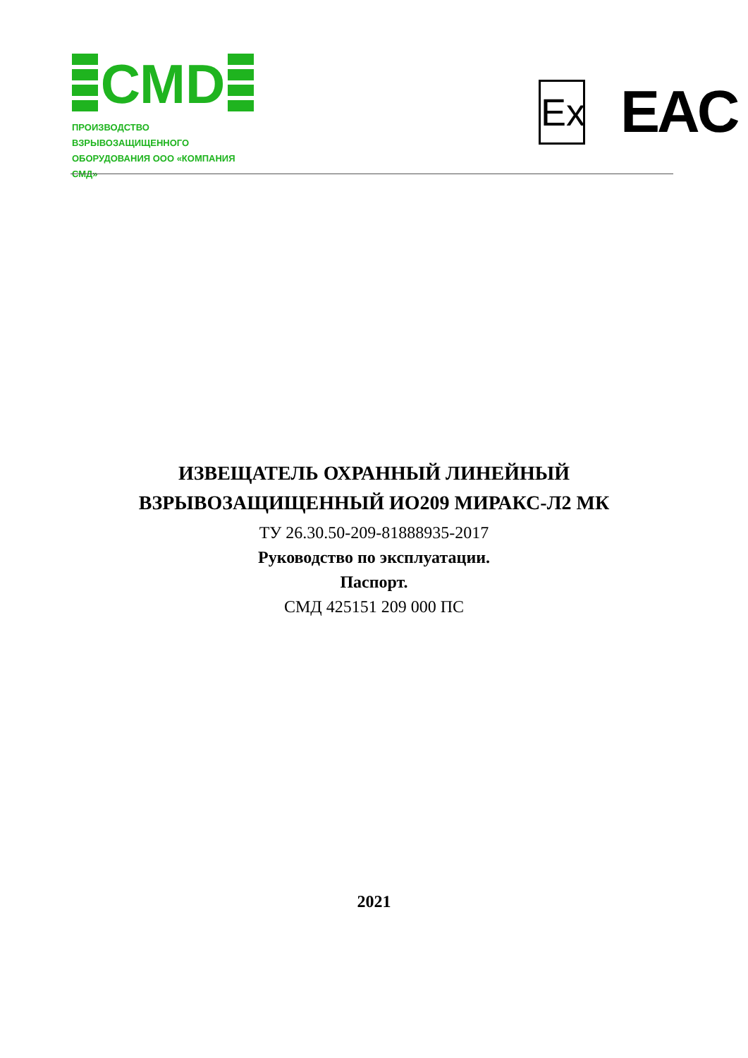СМD
ПРОИЗВОДСТВО ВЗРЫВОЗАЩИЩЕННОГО
ОБОРУДОВАНИЯ ООО «КОМПАНИЯ СМД»
Ex
EAC
ИЗВЕЩАТЕЛЬ ОХРАННЫЙ ЛИНЕЙНЫЙ
ВЗРЫВОЗАЩИЩЕННЫЙ ИО209 МИРАКС-Л2 МК
ТУ 26.30.50-209-81888935-2017
Руководство по эксплуатации.
Паспорт.
СМД 425151 209 000 ПС
2021